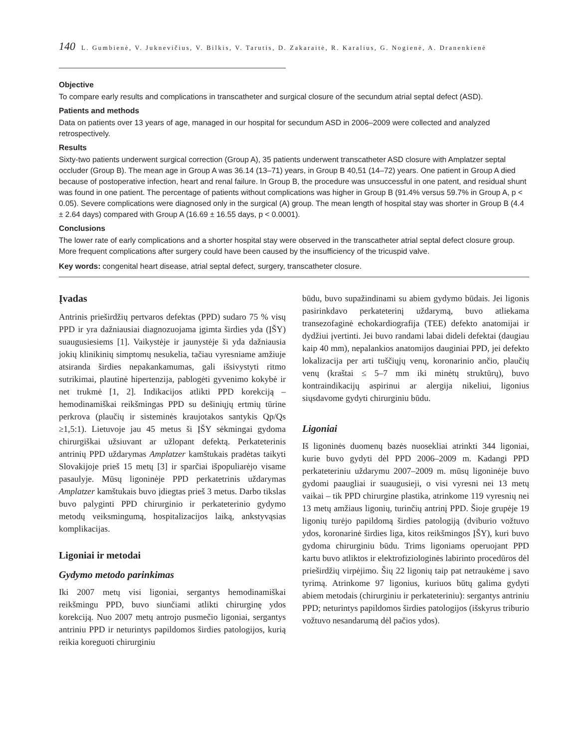140 L. Gumbienė, V. Juknevičius, V. Bilkis, V. Tarutis, D. Zakaraitė, R. Karalius, G. Nogienė, A. Dranenkienė
Objective
To compare early results and complications in transcatheter and surgical closure of the secundum atrial septal defect (ASD).
Patients and methods
Data on patients over 13 years of age, managed in our hospital for secundum ASD in 2006–2009 were collected and analyzed retrospectively.
Results
Sixty-two patients underwent surgical correction (Group A), 35 patients underwent transcatheter ASD closure with Amplatzer septal occluder (Group B). The mean age in Group A was 36.14 (13–71) years, in Group B 40,51 (14–72) years. One patient in Group A died because of postoperative infection, heart and renal failure. In Group B, the procedure was unsuccessful in one patent, and residual shunt was found in one patient. The percentage of patients without complications was higher in Group B (91.4% versus 59.7% in Group A, p < 0.05). Severe complications were diagnosed only in the surgical (A) group. The mean length of hospital stay was shorter in Group B (4.4 ± 2.64 days) compared with Group A (16.69 ± 16.55 days, p < 0.0001).
Conclusions
The lower rate of early complications and a shorter hospital stay were observed in the transcatheter atrial septal defect closure group. More frequent complications after surgery could have been caused by the insufficiency of the tricuspid valve.
Key words: congenital heart disease, atrial septal defect, surgery, transcatheter closure.
Įvadas
Antrinis prieširdžių pertvaros defektas (PPD) sudaro 75 % visų PPD ir yra dažniausiai diagnozuojama įgimta širdies yda (ĮŠY) suaugusiesiems [1]. Vaikystėje ir jaunystėje ši yda dažniausia jokių klinikinių simptomų nesukelia, tačiau vyresniame amžiuje atsiranda širdies nepakankamumas, gali išsivystyti ritmo sutrikimai, plautinė hipertenzija, pablogėti gyvenimo kokybė ir net trukmė [1, 2]. Indikacijos atlikti PPD korekciją – hemodinamiškai reikšmingas PPD su dešiniųjų ertmių tūrine perkrova (plaučių ir sisteminės kraujotakos santykis Qp/Qs ≥1,5:1). Lietuvoje jau 45 metus ši ĮŠY sėkmingai gydoma chirurgiškai užsiuvant ar užlopant defektą. Perkateterinis antrinių PPD uždarymas Amplatzer kamštukais pradėtas taikyti Slovakijoje prieš 15 metų [3] ir sparčiai išpopuliarėjo visame pasaulyje. Mūsų ligoninėje PPD perkatetrinis uždarymas Amplatzer kamštukais buvo įdiegtas prieš 3 metus. Darbo tikslas buvo palyginti PPD chirurginio ir perkateterinio gydymo metodų veiksmingumą, hospitalizacijos laiką, ankstyvąsias komplikacijas.
Ligoniai ir metodai
Gydymo metodo parinkimas
Iki 2007 metų visi ligoniai, sergantys hemodinamiškai reikšmingu PPD, buvo siunčiami atlikti chirurginę ydos korekciją. Nuo 2007 metų antrojo pusmečio ligoniai, sergantys antriniu PPD ir neturintys papildomos širdies patologijos, kurią reikia koreguoti chirurginiu
būdu, buvo supažindinami su abiem gydymo būdais. Jei ligonis pasirinkdavo perkateterinį uždarymą, buvo atliekama transezofaginė echokardiografija (TEE) defekto anatomijai ir dydžiui įvertinti. Jei buvo randami labai dideli defektai (daugiau kaip 40 mm), nepalankios anatomijos dauginiai PPD, jei defekto lokalizacija per arti tuščiųjų venų, koronarinio ančio, plaučių venų (kraštai ≤ 5–7 mm iki minėtų struktūrų), buvo kontraindikacijų aspirinui ar alergija nikeliui, ligonius siųsdavome gydyti chirurginiu būdu.
Ligoniai
Iš ligoninės duomenų bazės nuosekliai atrinkti 344 ligoniai, kurie buvo gydyti dėl PPD 2006–2009 m. Kadangi PPD perkateteriniu uždarymu 2007–2009 m. mūsų ligoninėje buvo gydomi paaugliai ir suaugusieji, o visi vyresni nei 13 metų vaikai – tik PPD chirurgine plastika, atrinkome 119 vyresnių nei 13 metų amžiaus ligonių, turinčių antrinį PPD. Šioje grupėje 19 ligonių turėjo papildomą širdies patologiją (dviburio vožtuvo ydos, koronarinė širdies liga, kitos reikšmingos ĮŠY), kuri buvo gydoma chirurginiu būdu. Trims ligoniams operuojant PPD kartu buvo atliktos ir elektrofiziologinės labirinto procedūros dėl prieširdžių virpėjimo. Šių 22 ligonių taip pat netraukėme į savo tyrimą. Atrinkome 97 ligonius, kuriuos būtų galima gydyti abiem metodais (chirurginiu ir perkateteriniu): sergantys antriniu PPD; neturintys papildomos širdies patologijos (išskyrus triburio vožtuvo nesandarumą dėl pačios ydos).